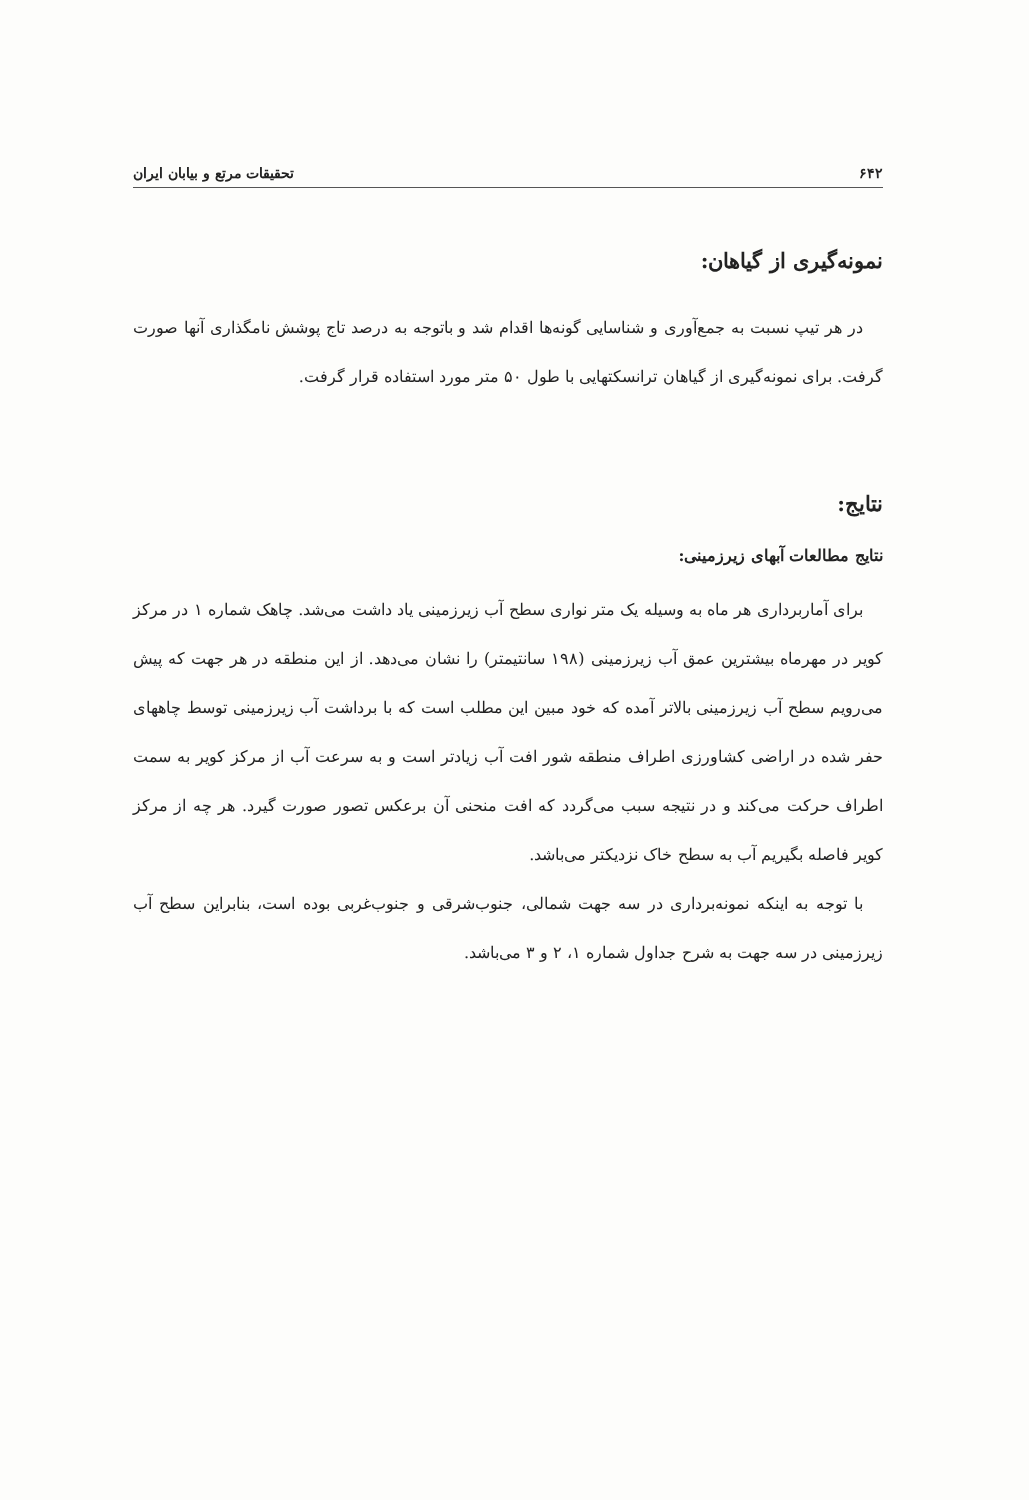۶۴۲ تحقیقات مرتع و بیابان ایران
نمونه‌گیری از گیاهان:
در هر تیپ نسبت به جمع‌آوری و شناسایی گونه‌ها اقدام شد و باتوجه به درصد تاج پوشش نامگذاری آنها صورت گرفت. برای نمونه‌گیری از گیاهان ترانسکتهایی با طول ۵۰ متر مورد استفاده قرار گرفت.
نتایج:
نتایج مطالعات آبهای زیرزمینی:
برای آماربرداری هر ماه به وسیله یک متر نواری سطح آب زیرزمینی یاد داشت می‌شد. چاهک شماره ۱ در مرکز کویر در مهرماه بیشترین عمق آب زیرزمینی (۱۹۸ سانتیمتر) را نشان می‌دهد. از این منطقه در هر جهت که پیش می‌رویم سطح آب زیرزمینی بالاتر آمده که خود مبین این مطلب است که با برداشت آب زیرزمینی توسط چاههای حفر شده در اراضی کشاورزی اطراف منطقه شور افت آب زیادتر است و به سرعت آب از مرکز کویر به سمت اطراف حرکت می‌کند و در نتیجه سبب می‌گردد که افت منحنی آن برعکس تصور صورت گیرد. هر چه از مرکز کویر فاصله بگیریم آب به سطح خاک نزدیکتر می‌باشد.
با توجه به اینکه نمونه‌برداری در سه جهت شمالی، جنوب‌شرقی و جنوب‌غربی بوده است، بنابراین سطح آب زیرزمینی در سه جهت به شرح جداول شماره ۱، ۲ و ۳ می‌باشد.